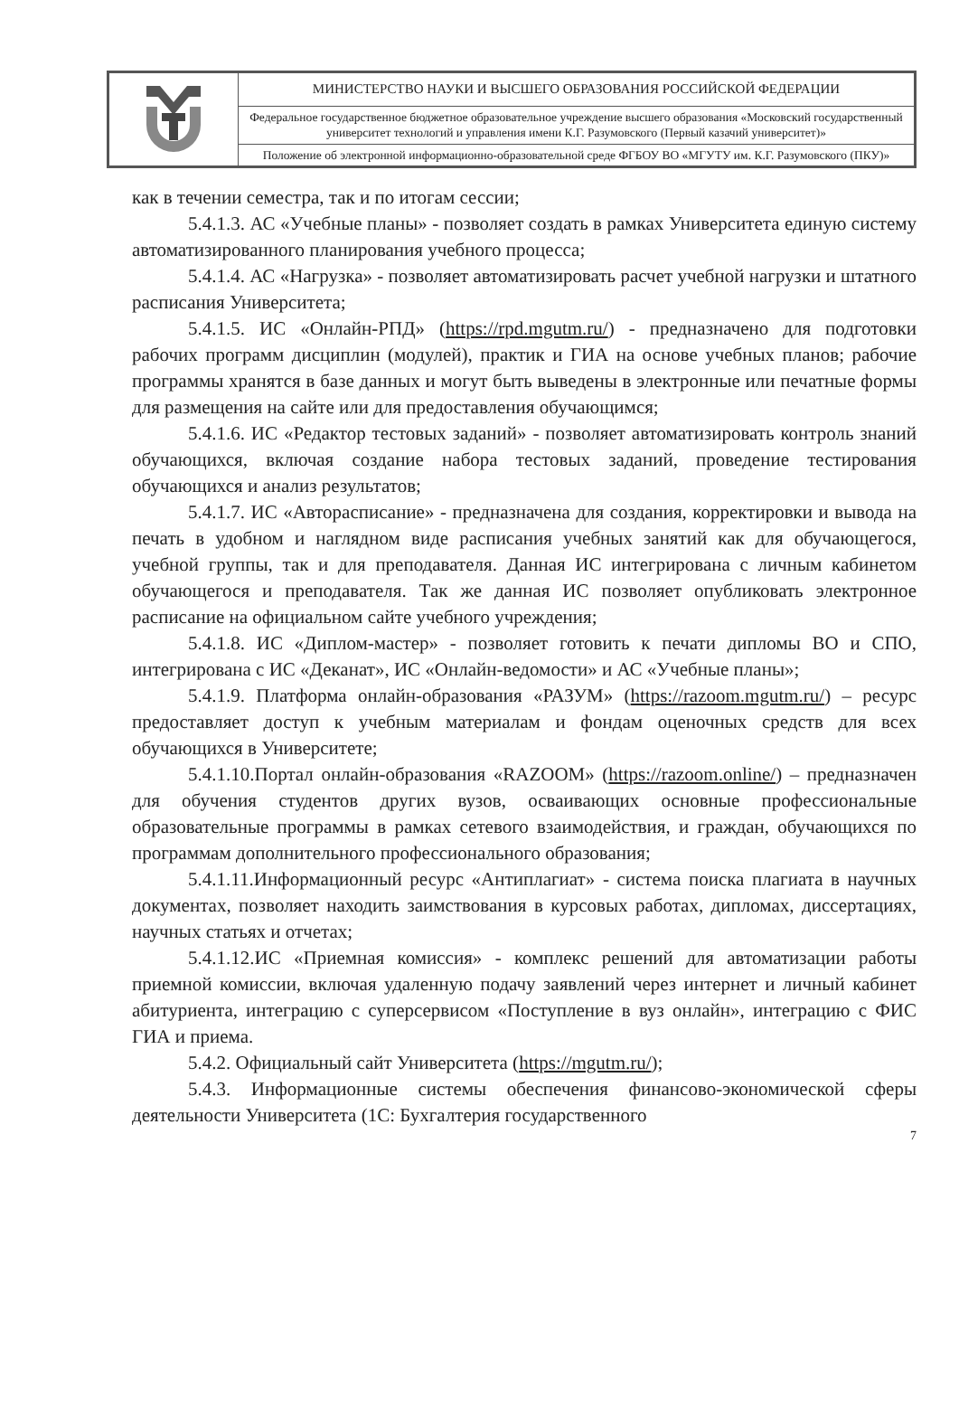| | МИНИСТЕРСТВО НАУКИ И ВЫСШЕГО ОБРАЗОВАНИЯ РОССИЙСКОЙ ФЕДЕРАЦИИ |
| | Федеральное государственное бюджетное образовательное учреждение высшего образования «Московский государственный университет технологий и управления имени К.Г. Разумовского (Первый казачий университет)» |
| | Положение об электронной информационно-образовательной среде ФГБОУ ВО «МГУТУ им. К.Г. Разумовского (ПКУ)» |
как в течении семестра, так и по итогам сессии;
5.4.1.3. АС «Учебные планы» - позволяет создать в рамках Университета единую систему автоматизированного планирования учебного процесса;
5.4.1.4. АС «Нагрузка» - позволяет автоматизировать расчет учебной нагрузки и штатного расписания Университета;
5.4.1.5. ИС «Онлайн-РПД» (https://rpd.mgutm.ru/) - предназначено для подготовки рабочих программ дисциплин (модулей), практик и ГИА на основе учебных планов; рабочие программы хранятся в базе данных и могут быть выведены в электронные или печатные формы для размещения на сайте или для предоставления обучающимся;
5.4.1.6. ИС «Редактор тестовых заданий» - позволяет автоматизировать контроль знаний обучающихся, включая создание набора тестовых заданий, проведение тестирования обучающихся и анализ результатов;
5.4.1.7. ИС «Авторасписание» - предназначена для создания, корректировки и вывода на печать в удобном и наглядном виде расписания учебных занятий как для обучающегося, учебной группы, так и для преподавателя. Данная ИС интегрирована с личным кабинетом обучающегося и преподавателя. Так же данная ИС позволяет опубликовать электронное расписание на официальном сайте учебного учреждения;
5.4.1.8. ИС «Диплом-мастер» - позволяет готовить к печати дипломы ВО и СПО, интегрирована с ИС «Деканат», ИС «Онлайн-ведомости» и АС «Учебные планы»;
5.4.1.9. Платформа онлайн-образования «РАЗУМ» (https://razoom.mgutm.ru/) – ресурс предоставляет доступ к учебным материалам и фондам оценочных средств для всех обучающихся в Университете;
5.4.1.10.Портал онлайн-образования «RAZOOM» (https://razoom.online/) – предназначен для обучения студентов других вузов, осваивающих основные профессиональные образовательные программы в рамках сетевого взаимодействия, и граждан, обучающихся по программам дополнительного профессионального образования;
5.4.1.11.Информационный ресурс «Антиплагиат» - система поиска плагиата в научных документах, позволяет находить заимствования в курсовых работах, дипломах, диссертациях, научных статьях и отчетах;
5.4.1.12.ИС «Приемная комиссия» - комплекс решений для автоматизации работы приемной комиссии, включая удаленную подачу заявлений через интернет и личный кабинет абитуриента, интеграцию с суперсервисом «Поступление в вуз онлайн», интеграцию с ФИС ГИА и приема.
5.4.2. Официальный сайт Университета (https://mgutm.ru/);
5.4.3. Информационные системы обеспечения финансово-экономической сферы деятельности Университета (1С: Бухгалтерия государственного
7